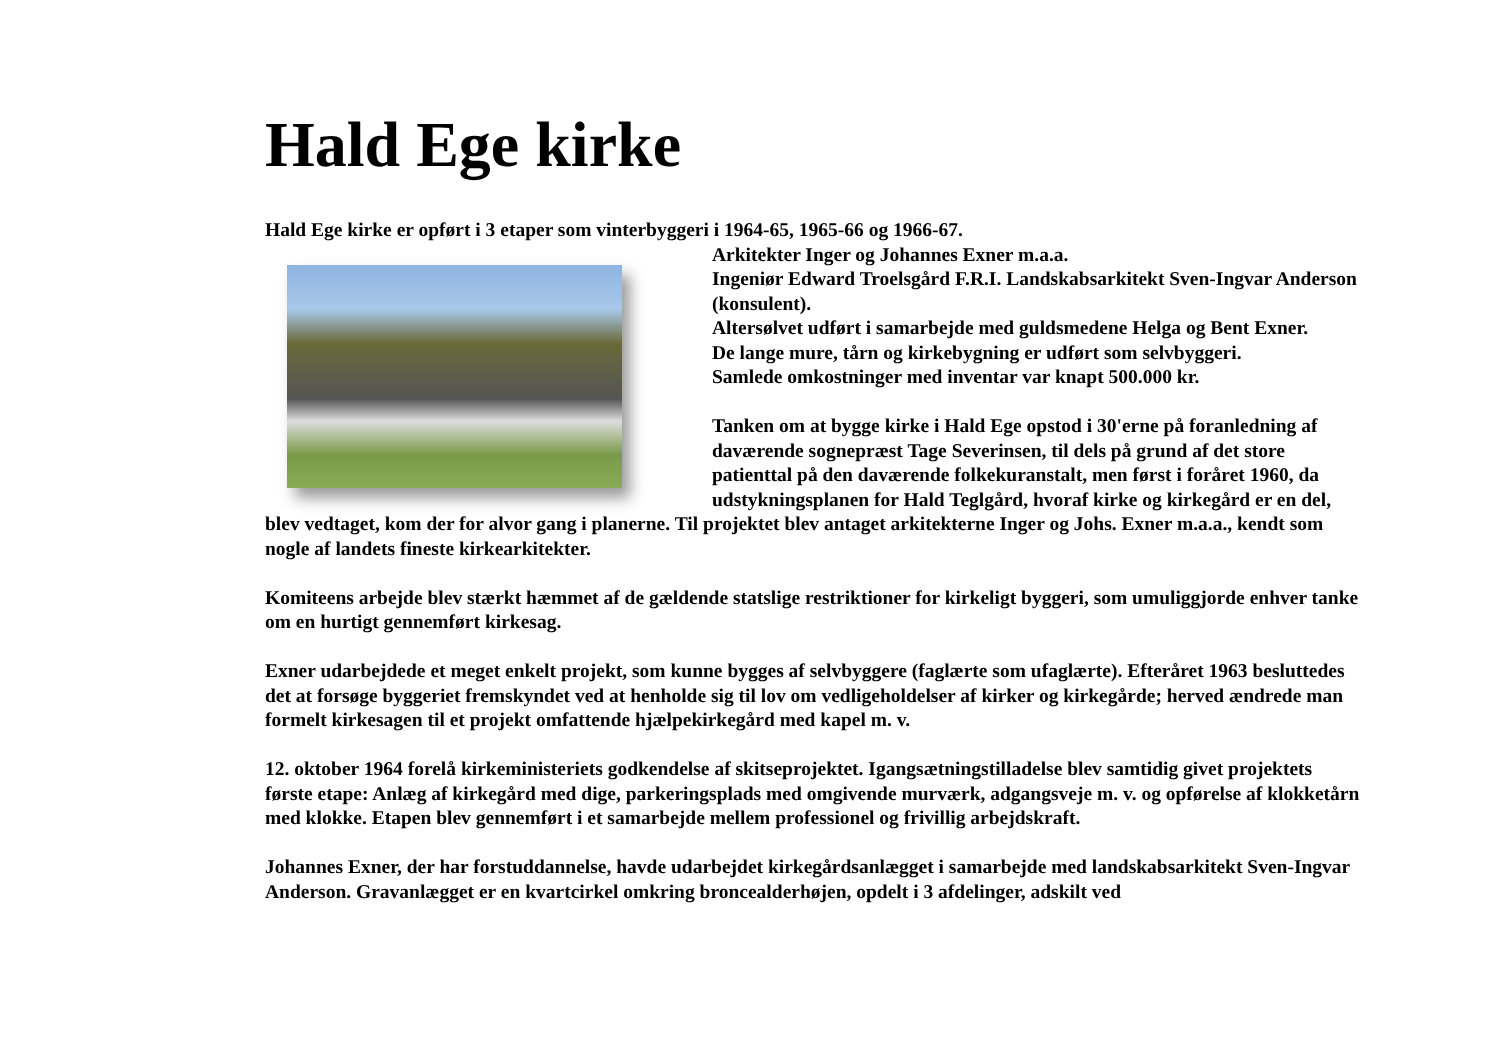Hald Ege kirke
Hald Ege kirke er opført i 3 etaper som vinterbyggeri i 1964-65, 1965-66 og 1966-67.
Arkitekter Inger og Johannes Exner m.a.a.
Ingeniør Edward Troelsgård F.R.I. Landskabsarkitekt Sven-Ingvar Anderson (konsulent).
Altersølvet udført i samarbejde med guldsmedene Helga og Bent Exner.
De lange mure, tårn og kirkebygning er udført som selvbyggeri.
Samlede omkostninger med inventar var knapt 500.000 kr.
Tanken om at bygge kirke i Hald Ege opstod i 30'erne på foranledning af daværende sognepræst Tage Severinsen, til dels på grund af det store patienttal på den daværende folkekuranstalt, men først i foråret 1960, da udstykningsplanen for Hald Teglgård, hvoraf kirke og kirkegård er en del, blev vedtaget, kom der for alvor gang i planerne. Til projektet blev antaget arkitekterne Inger og Johs. Exner m.a.a., kendt som nogle af landets fineste kirkearkitekter.
Komiteens arbejde blev stærkt hæmmet af de gældende statslige restriktioner for kirkeligt byggeri, som umuliggjorde enhver tanke om en hurtigt gennemført kirkesag.
Exner udarbejdede et meget enkelt projekt, som kunne bygges af selvbyggere (faglærte som ufaglærte). Efteråret 1963 besluttedes det at forsøge byggeriet fremskyndet ved at henholde sig til lov om vedligeholdelser af kirker og kirkegårde; herved ændrede man formelt kirkesagen til et projekt omfattende hjælpekirkegård med kapel m. v.
12. oktober 1964 forelå kirkeministeriets godkendelse af skitseprojektet. Igangsætningstilladelse blev samtidig givet projektets første etape: Anlæg af kirkegård med dige, parkeringsplads med omgivende murværk, adgangsveje m. v. og opførelse af klokketårn med klokke. Etapen blev gennemført i et samarbejde mellem professionel og frivillig arbejdskraft.
Johannes Exner, der har forstuddannelse, havde udarbejdet kirkegårdsanlægget i samarbejde med landskabsarkitekt Sven-Ingvar Anderson. Gravanlægget er en kvartcirkel omkring broncealderhøjen, opdelt i 3 afdelinger, adskilt ved